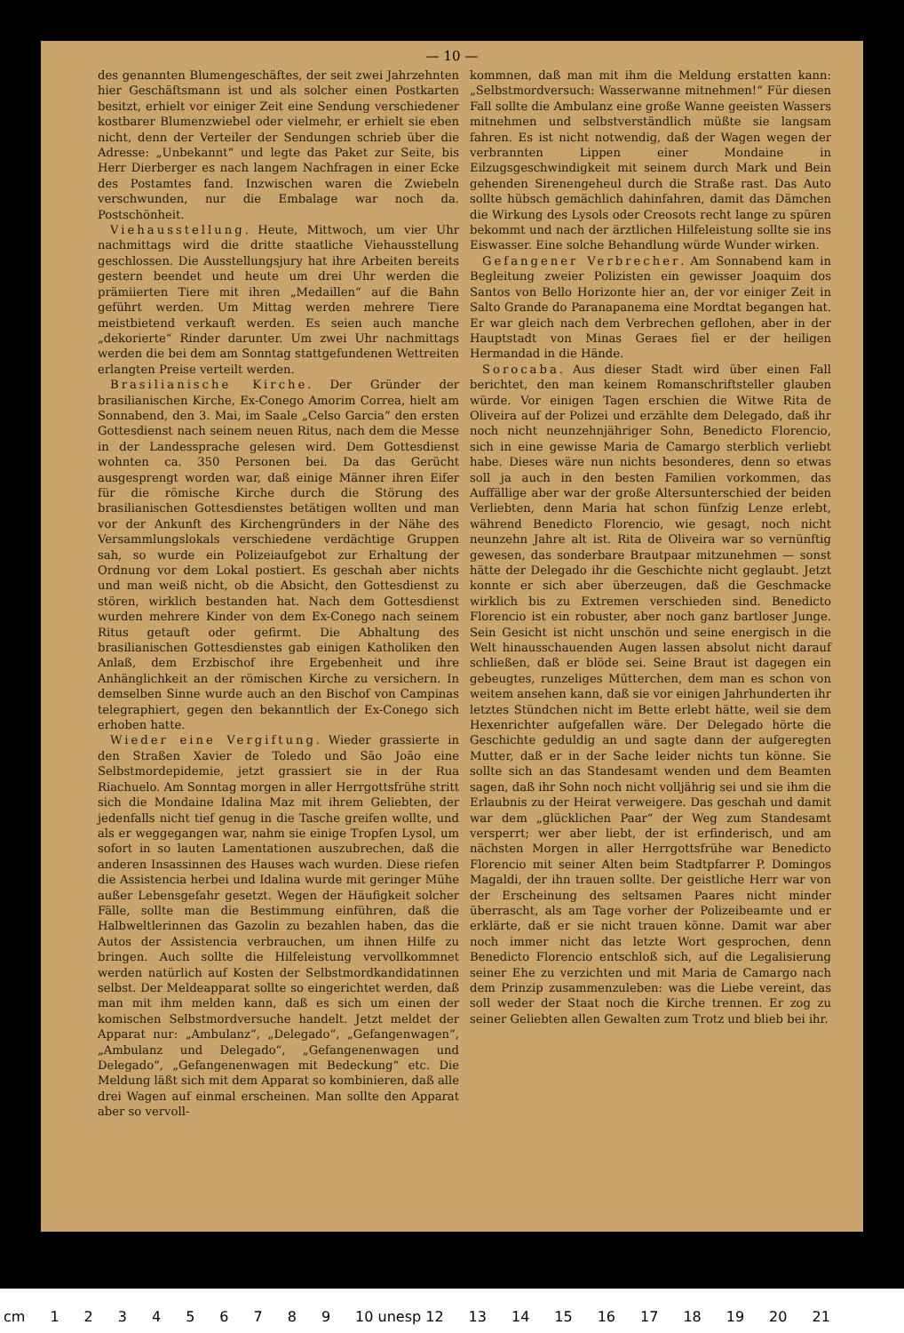— 10 —
des genannten Blumengeschäftes, der seit zwei Jahrzehnten hier Geschäftsmann ist und als solcher einen Postkarten besitzt, erhielt vor einiger Zeit eine Sendung verschiedener kostbarer Blumenzwiebel oder vielmehr, er erhielt sie eben nicht, denn der Verteiler der Sendungen schrieb über die Adresse: „Unbekannt“ und legte das Paket zur Seite, bis Herr Dierberger es nach langem Nachfragen in einer Ecke des Postamtes fand. Inzwischen waren die Zwiebeln verschwunden, nur die Embalage war noch da. Postschönheit.
Viehausstellung. Heute, Mittwoch, um vier Uhr nachmittags wird die dritte staatliche Viehausstellung geschlossen. Die Ausstellungsjury hat ihre Arbeiten bereits gestern beendet und heute um drei Uhr werden die prämiierten Tiere mit ihren „Medaillen“ auf die Bahn geführt werden. Um Mittag werden mehrere Tiere meistbietend verkauft werden. Es seien auch manche „dekorierte“ Rinder darunter. Um zwei Uhr nachmittags werden die bei dem am Sonntag stattgefundenen Wettreiten erlangten Preise verteilt werden.
Brasilianische Kirche. Der Gründer der brasilianischen Kirche, Ex-Conego Amorim Correa, hielt am Sonnabend, den 3. Mai, im Saale „Celso Garcia“ den ersten Gottesdienst nach seinem neuen Ritus, nach dem die Messe in der Landessprache gelesen wird. Dem Gottesdienst wohnten ca. 350 Personen bei. Da das Gerücht ausgesprengt worden war, daß einige Männer ihren Eifer für die römische Kirche durch die Störung des brasilianischen Gottesdienstes betätigen wollten und man vor der Ankunft des Kirchengründers in der Nähe des Versammlungslokals verschiedene verdächtige Gruppen sah, so wurde ein Polizeiaufgebot zur Erhaltung der Ordnung vor dem Lokal postiert. Es geschah aber nichts und man weiß nicht, ob die Absicht, den Gottesdienst zu stören, wirklich bestanden hat. Nach dem Gottesdienst wurden mehrere Kinder von dem Ex-Conego nach seinem Ritus getauft oder gefirmt. Die Abhaltung des brasilianischen Gottesdienstes gab einigen Katholiken den Anlaß, dem Erzbischof ihre Ergebenheit und ihre Anhänglichkeit an der römischen Kirche zu versichern. In demselben Sinne wurde auch an den Bischof von Campinas telegraphiert, gegen den bekanntlich der Ex-Conego sich erhoben hatte.
Wieder eine Vergiftung. Wieder grassierte in den Straßen Xavier de Toledo und São João eine Selbstmordepidemie, jetzt grassiert sie in der Rua Riachuelo. Am Sonntag morgen in aller Herrgottsfrühe stritt sich die Mondaine Idalina Maz mit ihrem Geliebten, der jedenfalls nicht tief genug in die Tasche greifen wollte, und als er weggegangen war, nahm sie einige Tropfen Lysol, um sofort in so lauten Lamentationen auszubrechen, daß die anderen Insassinnen des Hauses wach wurden. Diese riefen die Assistencia herbei und Idalina wurde mit geringer Mühe außer Lebensgefahr gesetzt. Wegen der Häufigkeit solcher Fälle, sollte man die Bestimmung einführen, daß die Halbweltlerinnen das Gazolin zu bezahlen haben, das die Autos der Assistencia verbrauchen, um ihnen Hilfe zu bringen. Auch sollte die Hilfeleistung vervollkommnet werden natürlich auf Kosten der Selbstmordkandidatinnen selbst. Der Meldeapparat sollte so eingerichtet werden, daß man mit ihm melden kann, daß es sich um einen der komischen Selbstmordversuche handelt. Jetzt meldet der Apparat nur: „Ambulanz“, „Delegado“, „Gefangenwagen“, „Ambulanz und Delegado“, „Gefangenenwagen und Delegado“, „Gefangenenwagen mit Bedeckung“ etc. Die Meldung läßt sich mit dem Apparat so kombinieren, daß alle drei Wagen auf einmal erscheinen. Man sollte den Apparat aber so vervoll-
kommnen, daß man mit ihm die Meldung erstatten kann: „Selbstmordversuch: Wasserwanne mitnehmen!“ Für diesen Fall sollte die Ambulanz eine große Wanne geeisten Wassers mitnehmen und selbstverständlich müßte sie langsam fahren. Es ist nicht notwendig, daß der Wagen wegen der verbrannten Lippen einer Mondaine in Eilzugsgeschwindigkeit mit seinem durch Mark und Bein gehenden Sirenengeheul durch die Straße rast. Das Auto sollte hübsch gemächlich dahinfahren, damit das Dämchen die Wirkung des Lysols oder Creosots recht lange zu spüren bekommt und nach der ärztlichen Hilfeleistung sollte sie ins Eiswasser. Eine solche Behandlung würde Wunder wirken.
Gefangener Verbrecher. Am Sonnabend kam in Begleitung zweier Polizisten ein gewisser Joaquim dos Santos von Bello Horizonte hier an, der vor einiger Zeit in Salto Grande do Paranapanema eine Mordtat begangen hat. Er war gleich nach dem Verbrechen geflohen, aber in der Hauptstadt von Minas Geraes fiel er der heiligen Hermandad in die Hände.
Sorocaba. Aus dieser Stadt wird über einen Fall berichtet, den man keinem Romanschriftsteller glauben würde. Vor einigen Tagen erschien die Witwe Rita de Oliveira auf der Polizei und erzählte dem Delegado, daß ihr noch nicht neunzehnjähriger Sohn, Benedicto Florencio, sich in eine gewisse Maria de Camargo sterblich verliebt habe. Dieses wäre nun nichts besonderes, denn so etwas soll ja auch in den besten Familien vorkommen, das Auffällige aber war der große Altersunterschied der beiden Verliebten, denn Maria hat schon fünfzig Lenze erlebt, während Benedicto Florencio, wie gesagt, noch nicht neunzehn Jahre alt ist. Rita de Oliveira war so vernünftig gewesen, das sonderbare Brautpaar mitzunehmen — sonst hätte der Delegado ihr die Geschichte nicht geglaubt. Jetzt konnte er sich aber überzeugen, daß die Geschmacke wirklich bis zu Extremen verschieden sind. Benedicto Florencio ist ein robuster, aber noch ganz bartloser Junge. Sein Gesicht ist nicht unschön und seine energisch in die Welt hinausschauenden Augen lassen absolut nicht darauf schließen, daß er blöde sei. Seine Braut ist dagegen ein gebeugtes, runzeliges Mütterchen, dem man es schon von weitem ansehen kann, daß sie vor einigen Jahrhunderten ihr letztes Stündchen nicht im Bette erlebt hätte, weil sie dem Hexenrichter aufgefallen wäre. Der Delegado hörte die Geschichte geduldig an und sagte dann der aufgeregten Mutter, daß er in der Sache leider nichts tun könne. Sie sollte sich an das Standesamt wenden und dem Beamten sagen, daß ihr Sohn noch nicht volljährig sei und sie ihm die Erlaubnis zu der Heirat verweigere. Das geschah und damit war dem „glücklichen Paar“ der Weg zum Standesamt versperrt; wer aber liebt, der ist erfinderisch, und am nächsten Morgen in aller Herrgottsfrühe war Benedicto Florencio mit seiner Alten beim Stadtpfarrer P. Domingos Magaldi, der ihn trauen sollte. Der geistliche Herr war von der Erscheinung des seltsamen Paares nicht minder überrascht, als am Tage vorher der Polizeibeamte und er erklärte, daß er sie nicht trauen könne. Damit war aber noch immer nicht das letzte Wort gesprochen, denn Benedicto Florencio entschloß sich, auf die Legalisierung seiner Ehe zu verzichten und mit Maria de Camargo nach dem Prinzip zusammenzuleben: was die Liebe vereint, das soll weder der Staat noch die Kirche trennen. Er zog zu seiner Geliebten allen Gewalten zum Trotz und blieb bei ihr.
cm 123456789 10 unesp 12 13 14 15 16 17 18 19 20 21